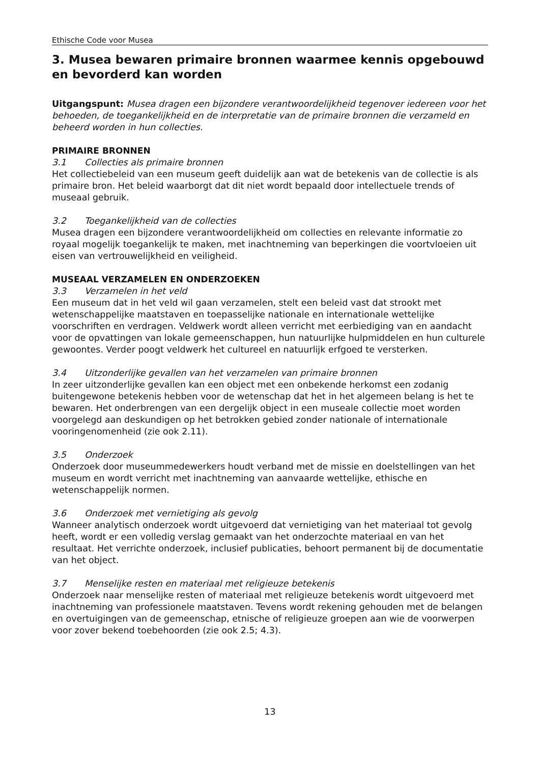Ethische Code voor Musea
3. Musea bewaren primaire bronnen waarmee kennis opgebouwd en bevorderd kan worden
Uitgangspunt: Musea dragen een bijzondere verantwoordelijkheid tegenover iedereen voor het behoeden, de toegankelijkheid en de interpretatie van de primaire bronnen die verzameld en beheerd worden in hun collecties.
PRIMAIRE BRONNEN
3.1 Collecties als primaire bronnen
Het collectiebeleid van een museum geeft duidelijk aan wat de betekenis van de collectie is als primaire bron. Het beleid waarborgt dat dit niet wordt bepaald door intellectuele trends of museaal gebruik.
3.2 Toegankelijkheid van de collecties
Musea dragen een bijzondere verantwoordelijkheid om collecties en relevante informatie zo royaal mogelijk toegankelijk te maken, met inachtneming van beperkingen die voortvloeien uit eisen van vertrouwelijkheid en veiligheid.
MUSEAAL VERZAMELEN EN ONDERZOEKEN
3.3 Verzamelen in het veld
Een museum dat in het veld wil gaan verzamelen, stelt een beleid vast dat strookt met wetenschappelijke maatstaven en toepasselijke nationale en internationale wettelijke voorschriften en verdragen. Veldwerk wordt alleen verricht met eerbiediging van en aandacht voor de opvattingen van lokale gemeenschappen, hun natuurlijke hulpmiddelen en hun culturele gewoontes. Verder poogt veldwerk het cultureel en natuurlijk erfgoed te versterken.
3.4 Uitzonderlijke gevallen van het verzamelen van primaire bronnen
In zeer uitzonderlijke gevallen kan een object met een onbekende herkomst een zodanig buitengewone betekenis hebben voor de wetenschap dat het in het algemeen belang is het te bewaren. Het onderbrengen van een dergelijk object in een museale collectie moet worden voorgelegd aan deskundigen op het betrokken gebied zonder nationale of internationale vooringenomenheid (zie ook 2.11).
3.5 Onderzoek
Onderzoek door museummedewerkers houdt verband met de missie en doelstellingen van het museum en wordt verricht met inachtneming van aanvaarde wettelijke, ethische en wetenschappelijk normen.
3.6 Onderzoek met vernietiging als gevolg
Wanneer analytisch onderzoek wordt uitgevoerd dat vernietiging van het materiaal tot gevolg heeft, wordt er een volledig verslag gemaakt van het onderzochte materiaal en van het resultaat. Het verrichte onderzoek, inclusief publicaties, behoort permanent bij de documentatie van het object.
3.7 Menselijke resten en materiaal met religieuze betekenis
Onderzoek naar menselijke resten of materiaal met religieuze betekenis wordt uitgevoerd met inachtneming van professionele maatstaven. Tevens wordt rekening gehouden met de belangen en overtuigingen van de gemeenschap, etnische of religieuze groepen aan wie de voorwerpen voor zover bekend toebehoorden (zie ook 2.5; 4.3).
13